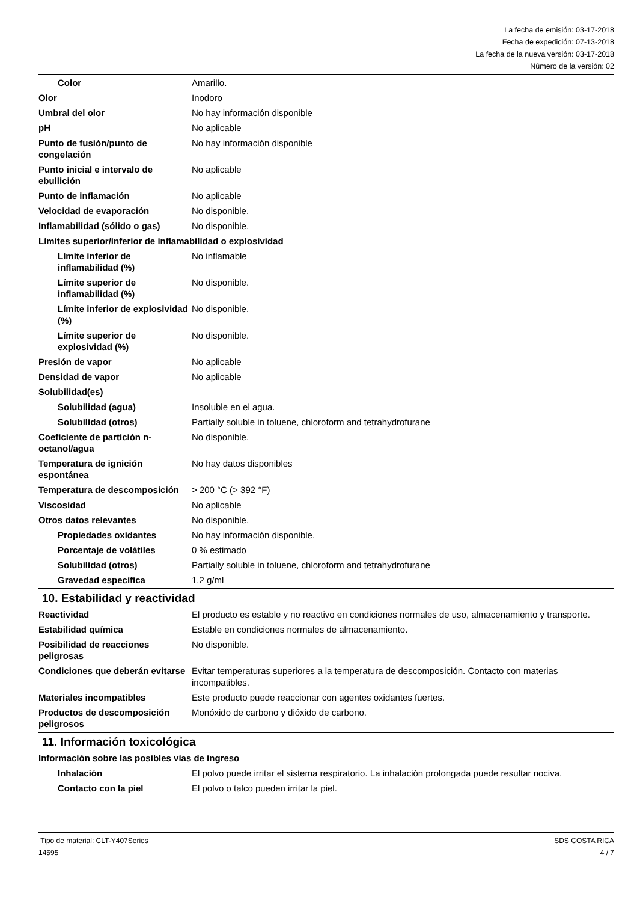La fecha de emisión: 03-17-2018
Fecha de expedición: 07-13-2018
La fecha de la nueva versión: 03-17-2018
Número de la versión: 02
| Color | Amarillo. |
| Olor | Inodoro |
| Umbral del olor | No hay información disponible |
| pH | No aplicable |
| Punto de fusión/punto de congelación | No hay información disponible |
| Punto inicial e intervalo de ebullición | No aplicable |
| Punto de inflamación | No aplicable |
| Velocidad de evaporación | No disponible. |
| Inflamabilidad (sólido o gas) | No disponible. |
| Límites superior/inferior de inflamabilidad o explosividad | |
| Límite inferior de inflamabilidad (%) | No inflamable |
| Límite superior de inflamabilidad (%) | No disponible. |
| Límite inferior de explosividad (%) | No disponible. |
| Límite superior de explosividad (%) | No disponible. |
| Presión de vapor | No aplicable |
| Densidad de vapor | No aplicable |
| Solubilidad(es) | |
| Solubilidad (agua) | Insoluble en el agua. |
| Solubilidad (otros) | Partially soluble in toluene, chloroform and tetrahydrofurane |
| Coeficiente de partición n-octanol/agua | No disponible. |
| Temperatura de ignición espontánea | No hay datos disponibles |
| Temperatura de descomposición | > 200 °C (> 392 °F) |
| Viscosidad | No aplicable |
| Otros datos relevantes | No disponible. |
| Propiedades oxidantes | No hay información disponible. |
| Porcentaje de volátiles | 0 % estimado |
| Solubilidad (otros) | Partially soluble in toluene, chloroform and tetrahydrofurane |
| Gravedad específica | 1.2 g/ml |
10. Estabilidad y reactividad
| Reactividad | El producto es estable y no reactivo en condiciones normales de uso, almacenamiento y transporte. |
| Estabilidad química | Estable en condiciones normales de almacenamiento. |
| Posibilidad de reacciones peligrosas | No disponible. |
| Condiciones que deberán evitarse | Evitar temperaturas superiores a la temperatura de descomposición. Contacto con materias incompatibles. |
| Materiales incompatibles | Este producto puede reaccionar con agentes oxidantes fuertes. |
| Productos de descomposición peligrosos | Monóxido de carbono y dióxido de carbono. |
11. Información toxicológica
| Información sobre las posibles vías de ingreso | |
| Inhalación | El polvo puede irritar el sistema respiratorio. La inhalación prolongada puede resultar nociva. |
| Contacto con la piel | El polvo o talco pueden irritar la piel. |
SDS COSTA RICA
4 / 7 Tipo de material: CLT-Y407Series
14595